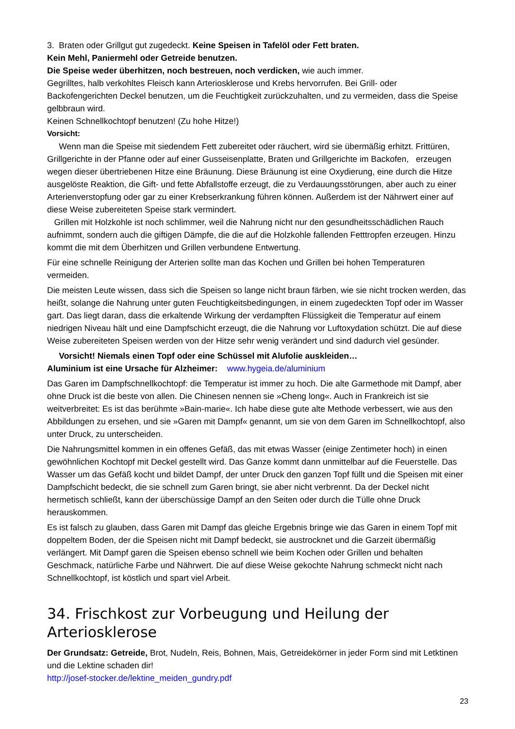3. Braten oder Grillgut gut zugedeckt. Keine Speisen in Tafelöl oder Fett braten.
Kein Mehl, Paniermehl oder Getreide benutzen.
Die Speise weder überhitzen, noch bestreuen, noch verdicken, wie auch immer.
Gegrilltes, halb verkohltes Fleisch kann Arteriosklerose und Krebs hervorrufen. Bei Grill- oder Backofengerichten Deckel benutzen, um die Feuchtigkeit zurückzuhalten, und zu vermeiden, dass die Speise gelbbraun wird.
Keinen Schnellkochtopf benutzen! (Zu hohe Hitze!)
Vorsicht:
Wenn man die Speise mit siedendem Fett zubereitet oder räuchert, wird sie übermäßig erhitzt. Frittüren, Grillgerichte in der Pfanne oder auf einer Gusseisenplatte, Braten und Grillgerichte im Backofen, erzeugen wegen dieser übertriebenen Hitze eine Bräunung. Diese Bräunung ist eine Oxydierung, eine durch die Hitze ausgelöste Reaktion, die Gift- und fette Abfallstoffe erzeugt, die zu Verdauungsstörungen, aber auch zu einer Arterienverstopfung oder gar zu einer Krebserkrankung führen können. Außerdem ist der Nährwert einer auf diese Weise zubereiteten Speise stark vermindert.
Grillen mit Holzkohle ist noch schlimmer, weil die Nahrung nicht nur den gesundheitsschädlichen Rauch aufnimmt, sondern auch die giftigen Dämpfe, die die auf die Holzkohle fallenden Fetttropfen erzeugen. Hinzu kommt die mit dem Überhitzen und Grillen verbundene Entwertung.
Für eine schnelle Reinigung der Arterien sollte man das Kochen und Grillen bei hohen Temperaturen vermeiden.
Die meisten Leute wissen, dass sich die Speisen so lange nicht braun färben, wie sie nicht trocken werden, das heißt, solange die Nahrung unter guten Feuchtigkeitsbedingungen, in einem zugedeckten Topf oder im Wasser gart. Das liegt daran, dass die erkaltende Wirkung der verdampften Flüssigkeit die Temperatur auf einem niedrigen Niveau hält und eine Dampfschicht erzeugt, die die Nahrung vor Luftoxydation schützt. Die auf diese Weise zubereiteten Speisen werden von der Hitze sehr wenig verändert und sind dadurch viel gesünder.
Vorsicht! Niemals einen Topf oder eine Schüssel mit Alufolie auskleiden…
Aluminium ist eine Ursache für Alzheimer: www.hygeia.de/aluminium
Das Garen im Dampfschnellkochtopf: die Temperatur ist immer zu hoch. Die alte Garmethode mit Dampf, aber ohne Druck ist die beste von allen. Die Chinesen nennen sie »Cheng long«. Auch in Frankreich ist sie weitverbreitet: Es ist das berühmte »Bain-marie«. Ich habe diese gute alte Methode verbessert, wie aus den Abbildungen zu ersehen, und sie »Garen mit Dampf« genannt, um sie von dem Garen im Schnellkochtopf, also unter Druck, zu unterscheiden.
Die Nahrungsmittel kommen in ein offenes Gefäß, das mit etwas Wasser (einige Zentimeter hoch) in einen gewöhnlichen Kochtopf mit Deckel gestellt wird. Das Ganze kommt dann unmittelbar auf die Feuerstelle. Das Wasser um das Gefäß kocht und bildet Dampf, der unter Druck den ganzen Topf füllt und die Speisen mit einer Dampfschicht bedeckt, die sie schnell zum Garen bringt, sie aber nicht verbrennt. Da der Deckel nicht hermetisch schließt, kann der überschüssige Dampf an den Seiten oder durch die Tülle ohne Druck herauskommen.
Es ist falsch zu glauben, dass Garen mit Dampf das gleiche Ergebnis bringe wie das Garen in einem Topf mit doppeltem Boden, der die Speisen nicht mit Dampf bedeckt, sie austrocknet und die Garzeit übermäßig verlängert. Mit Dampf garen die Speisen ebenso schnell wie beim Kochen oder Grillen und behalten Geschmack, natürliche Farbe und Nährwert. Die auf diese Weise gekochte Nahrung schmeckt nicht nach Schnellkochtopf, ist köstlich und spart viel Arbeit.
34. Frischkost zur Vorbeugung und Heilung der Arteriosklerose
Der Grundsatz: Getreide, Brot, Nudeln, Reis, Bohnen, Mais, Getreidekörner in jeder Form sind mit Letktinen und die Lektine schaden dir!
http://josef-stocker.de/lektine_meiden_gundry.pdf
23